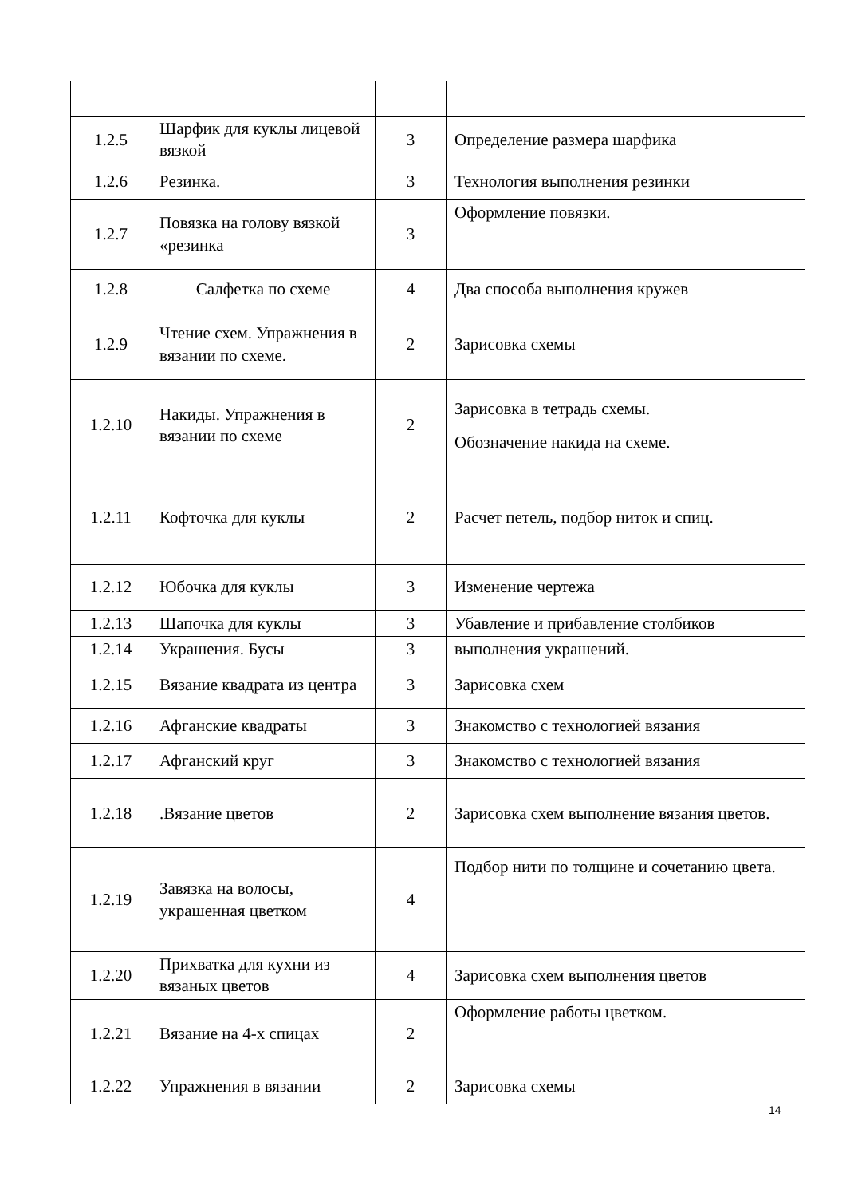| 1.2.5 | Шарфик для куклы лицевой вязкой | 3 | Определение размера шарфика |
| 1.2.6 | Резинка. | 3 | Технология выполнения резинки |
| 1.2.7 | Повязка на голову вязкой «резинка | 3 | Оформление повязки. |
| 1.2.8 | Салфетка по схеме | 4 | Два способа выполнения кружев |
| 1.2.9 | Чтение схем. Упражнения в вязании по схеме. | 2 | Зарисовка схемы |
| 1.2.10 | Накиды. Упражнения в вязании по схеме | 2 | Зарисовка в тетрадь схемы. Обозначение накида на схеме. |
| 1.2.11 | Кофточка для куклы | 2 | Расчет петель, подбор ниток и спиц. |
| 1.2.12 | Юбочка для куклы | 3 | Изменение чертежа |
| 1.2.13 | Шапочка для куклы | 3 | Убавление и прибавление столбиков |
| 1.2.14 | Украшения. Бусы | 3 | выполнения украшений. |
| 1.2.15 | Вязание квадрата из центра | 3 | Зарисовка схем |
| 1.2.16 | Афганские квадраты | 3 | Знакомство с технологией вязания |
| 1.2.17 | Афганский круг | 3 | Знакомство с технологией вязания |
| 1.2.18 | .Вязание цветов | 2 | Зарисовка схем выполнение вязания цветов. |
| 1.2.19 | Завязка на волосы, украшенная цветком | 4 | Подбор нити по толщине и сочетанию цвета. |
| 1.2.20 | Прихватка для кухни из вязаных цветов | 4 | Зарисовка схем выполнения цветов |
| 1.2.21 | Вязание на 4-х спицах | 2 | Оформление работы цветком. |
| 1.2.22 | Упражнения в вязании | 2 | Зарисовка схемы |
14